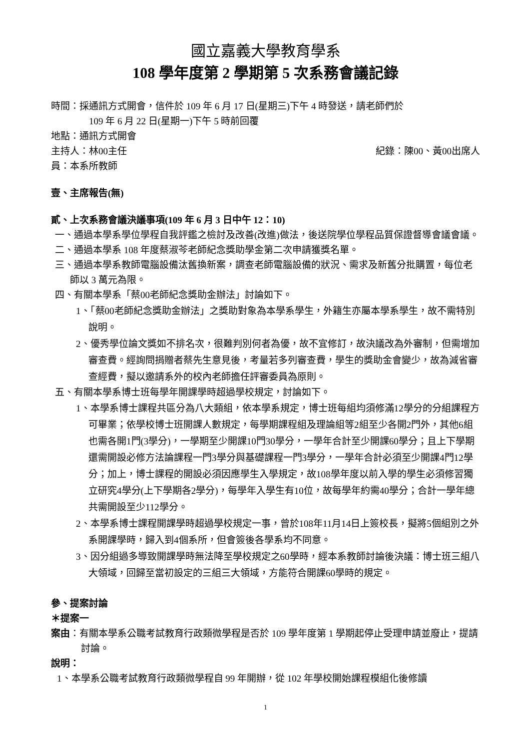國立嘉義大學教育學系
108 學年度第 2 學期第 5 次系務會議記錄
時間：採通訊方式開會，信件於 109 年 6 月 17 日(星期三)下午 4 時發送，請老師們於
109 年 6 月 22 日(星期一)下午 5 時前回覆
地點：通訊方式開會
主持人：林00主任 紀錄：陳00、黃00出席人
員：本系所教師
壹、主席報告(無)
貳、上次系務會議決議事項(109 年 6 月 3 日中午 12：10)
一、通過本學系學位學程自我評鑑之檢討及改善(改進)做法，後送院學位學程品質保證督導會議會議。
二、通過本學系 108 年度蔡淑芩老師紀念獎助學金第二次申請獲獎名單。
三、通過本學系教師電腦設備汰舊換新案，調查老師電腦設備的狀況、需求及新舊分批購置，每位老師以 3 萬元為限。
四、有關本學系「蔡00老師紀念獎助金辦法」討論如下。
1、「蔡00老師紀念獎助金辦法」之獎助對象為本學系學生，外籍生亦屬本學系學生，故不需特別說明。
2、優秀學位論文獎如不排名次，很難判別何者為優，故不宜修訂，故決議改為外審制，但需增加審查費。經詢問捐贈者蔡先生意見後，考量若多列審查費，學生的獎助金會變少，故為減省審查經費，擬以邀請系外的校內老師擔任評審委員為原則。
五、有關本學系博士班每學年開課學時超過學校規定，討論如下。
1、本學系博士課程共區分為八大類組，依本學系規定，博士班每組均須修滿12學分的分組課程方可畢業；依學校博士班開課人數規定，每學期課程組及理論組等2組至少各開2門外，其他6組也需各開1門(3學分)，一學期至少開課10門30學分，一學年合計至少開課60學分；且上下學期還需開設必修方法論課程一門3學分與基礎課程一門3學分，一學年合計必須至少開課4門12學分；加上，博士課程的開設必須因應學生入學規定，故108學年度以前入學的學生必須修習獨立研究4學分(上下學期各2學分)，每學年入學生有10位，故每學年約需40學分；合計一學年總共需開設至少112學分。
2、本學系博士課程開課學時超過學校規定一事，曾於108年11月14日上簽校長，擬將5個組別之外系開課學時，歸入到4個系所，但會簽後各學系均不同意。
3、因分組過多導致開課學時無法降至學校規定之60學時，經本系教師討論後決議：博士班三組八大領域，回歸至當初設定的三組三大領域，方能符合開課60學時的規定。
參、提案討論
＊提案一
案由：有關本學系公職考試教育行政類微學程是否於 109 學年度第 1 學期起停止受理申請並廢止，提請討論。
說明：
1、本學系公職考試教育行政類微學程自 99 年開辦，從 102 年學校開始課程模組化後修讀
1